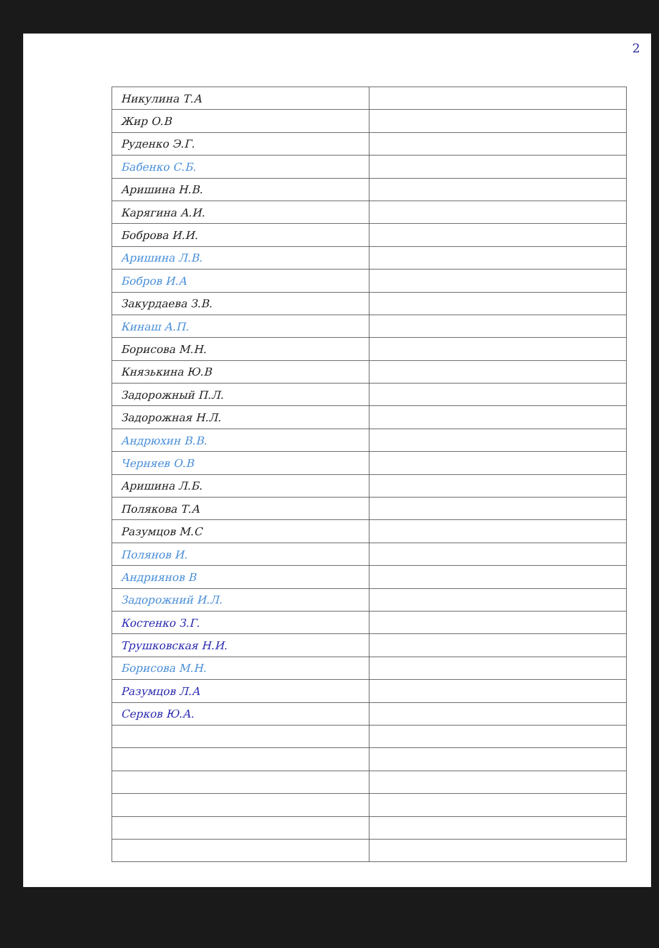2
| Никулина Т.А | |
| Жир О.В | |
| Руденко Э.Г. | |
| Бабенко С.Б. | |
| Аришина Н.В. | |
| Карягина А.И. | |
| Боброва И.И. | |
| Аришина Л.В. | |
| Бобров И.А | |
| Закурдаева З.В. | |
| Кинаш А.П. | |
| Борисова М.Н. | |
| Князькина Ю.В | |
| Задорожный П.Л. | |
| Задорожная Н.Л. | |
| Андрюхин В.В. | |
| Черняев О.В | |
| Аришина Л.Б. | |
| Полякова Т.А | |
| Разумцов М.С | |
| Полянов И. | |
| Андриянов В | |
| Задорожний И.Л. | |
| Костенко З.Г. | |
| Трушковская Н.И. | |
| Борисова М.Н. | |
| Разумцов Л.А | |
| Серков Ю.А. | |